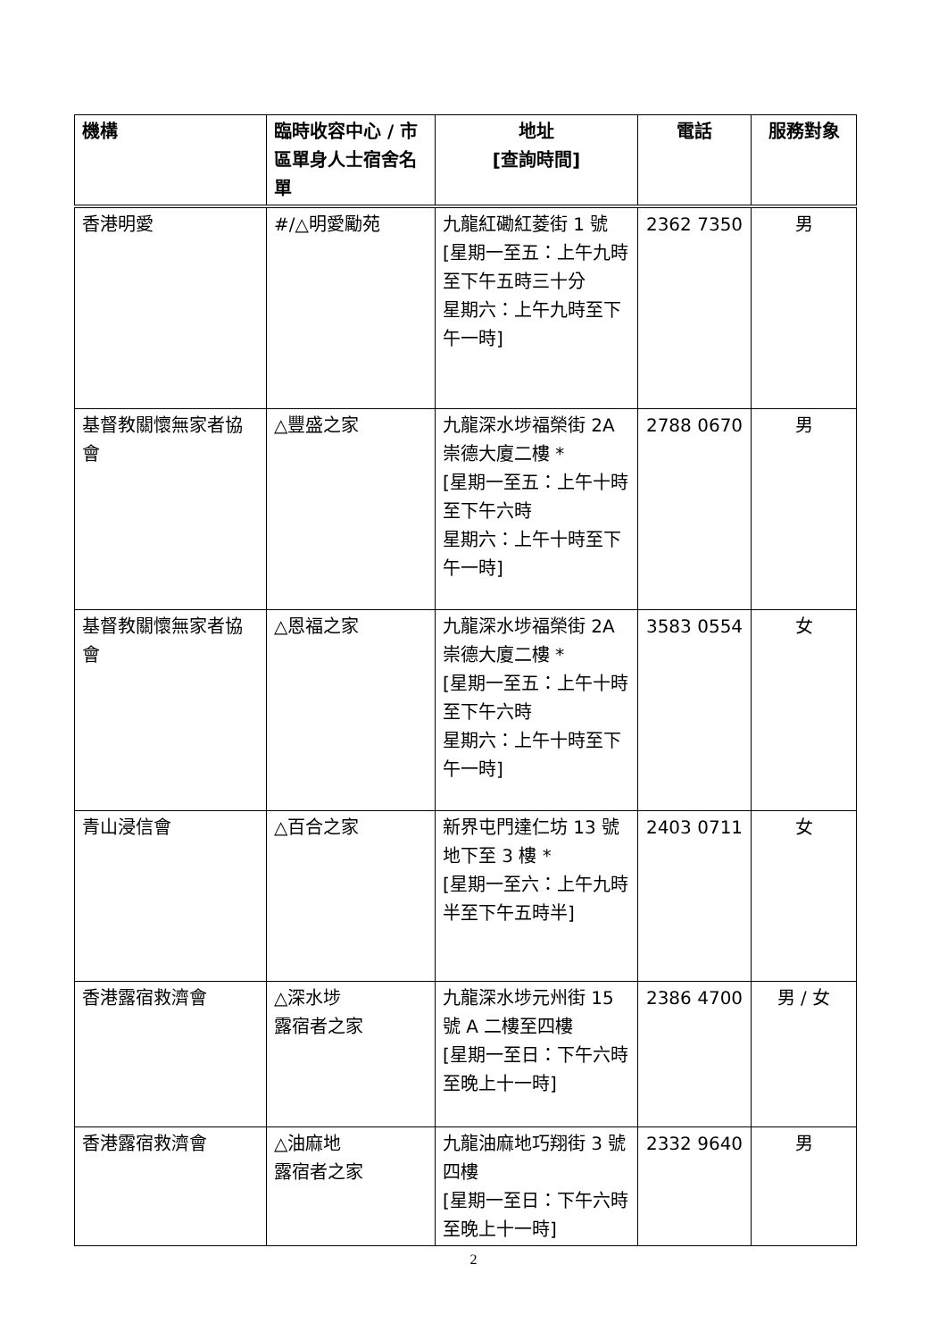| 機構 | 臨時收容中心 / 市區單身人士宿舍名單 | 地址 [查詢時間] | 電話 | 服務對象 |
| --- | --- | --- | --- | --- |
| 香港明愛 | #/△明愛勵苑 | 九龍紅磡紅菱街 1 號 [星期一至五：上午九時至下午五時三十分 星期六：上午九時至下午一時] | 2362 7350 | 男 |
| 基督教關懷無家者協會 | △豐盛之家 | 九龍深水埗福榮街 2A 崇德大廈二樓 * [星期一至五：上午十時至下午六時 星期六：上午十時至下午一時] | 2788 0670 | 男 |
| 基督教關懷無家者協會 | △恩福之家 | 九龍深水埗福榮街 2A 崇德大廈二樓 * [星期一至五：上午十時至下午六時 星期六：上午十時至下午一時] | 3583 0554 | 女 |
| 青山浸信會 | △百合之家 | 新界屯門達仁坊 13 號地下至 3 樓 * [星期一至六：上午九時半至下午五時半] | 2403 0711 | 女 |
| 香港露宿救濟會 | △深水埗 露宿者之家 | 九龍深水埗元州街 15 號 A 二樓至四樓 [星期一至日：下午六時至晚上十一時] | 2386 4700 | 男 / 女 |
| 香港露宿救濟會 | △油麻地 露宿者之家 | 九龍油麻地巧翔街 3 號四樓 [星期一至日：下午六時至晚上十一時] | 2332 9640 | 男 |
2